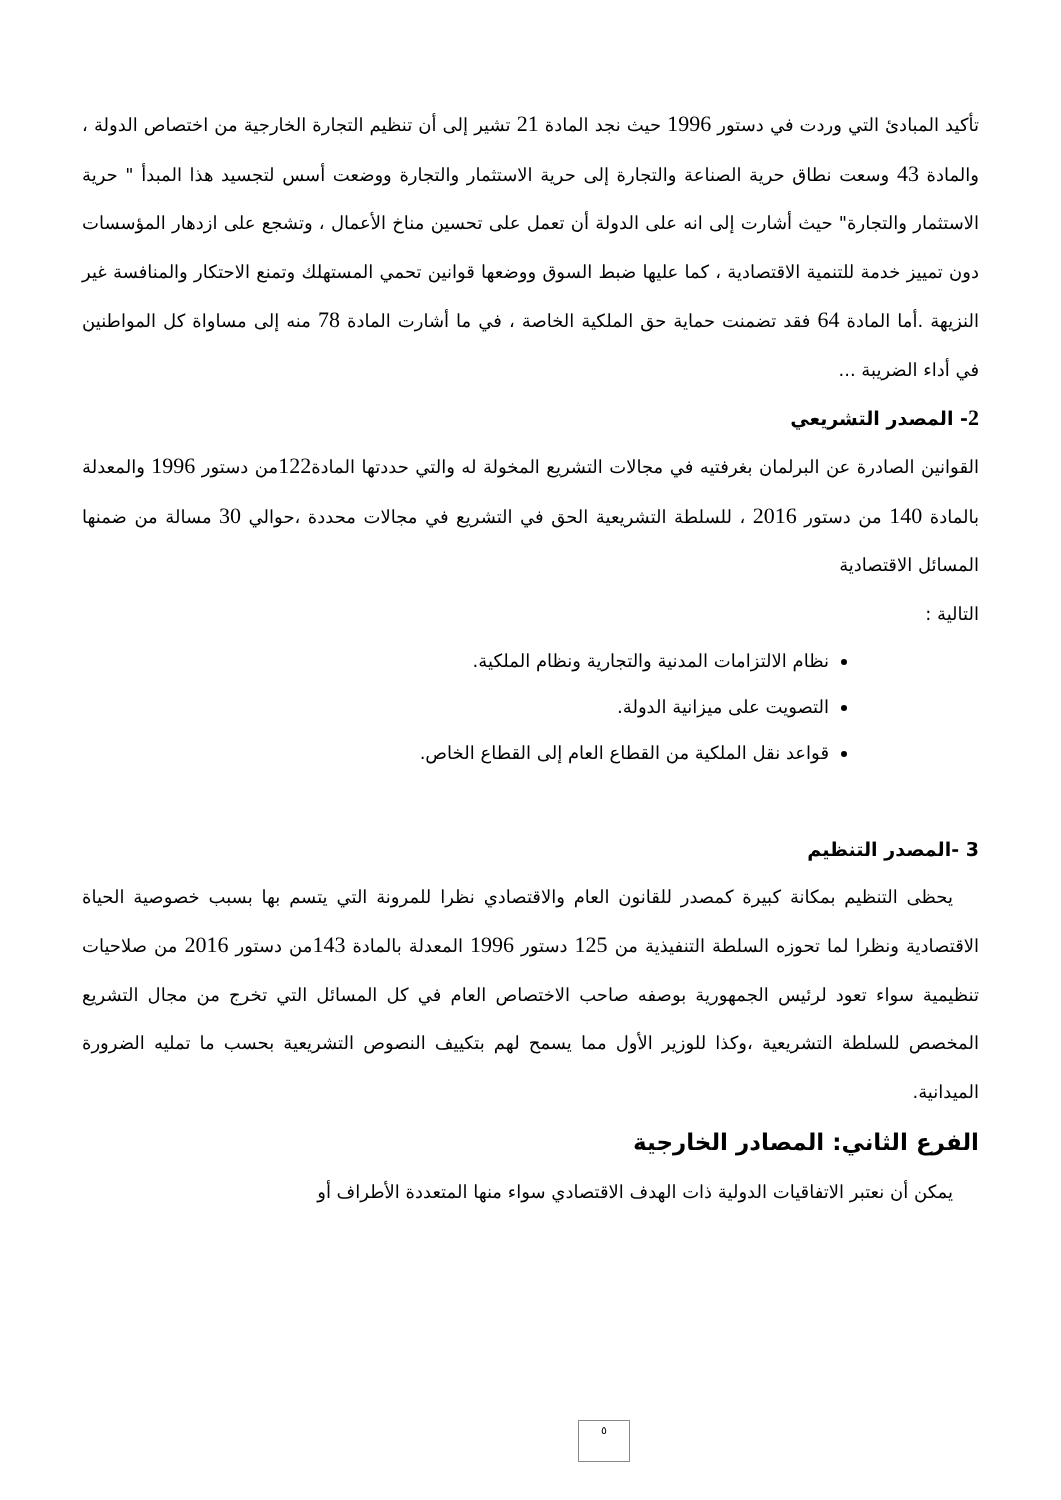تأكيد المبادئ التي وردت في دستور 1996 حيث نجد المادة 21 تشير إلى أن تنظيم التجارة الخارجية من اختصاص الدولة ، والمادة 43 وسعت نطاق حرية الصناعة والتجارة إلى حرية الاستثمار والتجارة ووضعت أسس لتجسيد هذا المبدأ " حرية الاستثمار والتجارة" حيث أشارت إلى انه على الدولة أن تعمل على تحسين مناخ الأعمال ، وتشجع على ازدهار المؤسسات دون تمييز خدمة للتنمية الاقتصادية ، كما عليها ضبط السوق ووضعها قوانين تحمي المستهلك وتمنع الاحتكار والمنافسة غير النزيهة .أما المادة 64 فقد تضمنت حماية حق الملكية الخاصة ، في ما أشارت المادة 78 منه إلى مساواة كل المواطنين في أداء الضريبة ...
2- المصدر التشريعي
القوانين الصادرة عن البرلمان بغرفتيه في مجالات التشريع المخولة له والتي حددتها المادة122من دستور 1996 والمعدلة بالمادة 140 من دستور 2016 ، للسلطة التشريعية الحق في التشريع في مجالات محددة ،حوالي 30 مسالة من ضمنها المسائل الاقتصادية
التالية :
نظام الالتزامات المدنية والتجارية ونظام الملكية.
التصويت على ميزانية الدولة.
قواعد نقل الملكية من القطاع العام إلى القطاع الخاص.
3 -المصدر التنظيم
يحظى التنظيم بمكانة كبيرة كمصدر للقانون العام والاقتصادي نظرا للمرونة التي يتسم بها بسبب خصوصية الحياة الاقتصادية ونظرا لما تحوزه السلطة التنفيذية من 125 دستور 1996 المعدلة بالمادة 143من دستور 2016 من صلاحيات تنظيمية سواء تعود لرئيس الجمهورية بوصفه صاحب الاختصاص العام في كل المسائل التي تخرج من مجال التشريع المخصص للسلطة التشريعية ،وكذا للوزير الأول مما يسمح لهم بتكييف النصوص التشريعية بحسب ما تمليه الضرورة الميدانية.
الفرع الثاني: المصادر الخارجية
يمكن أن نعتبر الاتفاقيات الدولية ذات الهدف الاقتصادي سواء منها المتعددة الأطراف أو
٥